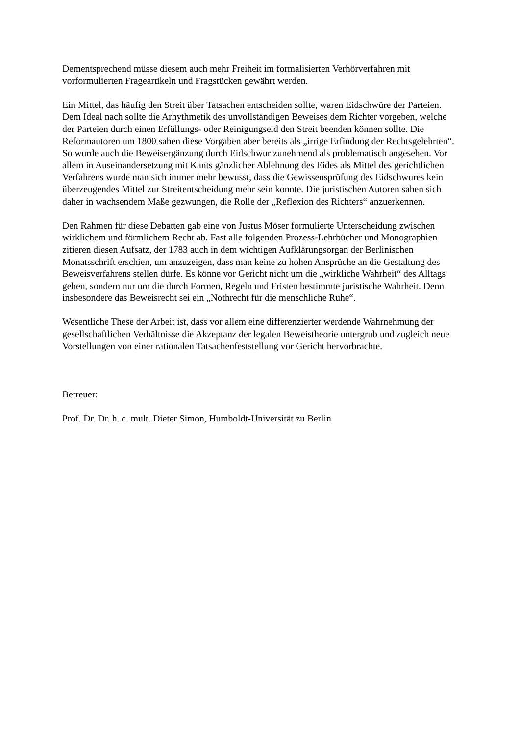Dementsprechend müsse diesem auch mehr Freiheit im formalisierten Verhörverfahren mit vorformulierten Frageartikeln und Fragstücken gewährt werden.
Ein Mittel, das häufig den Streit über Tatsachen entscheiden sollte, waren Eidschwüre der Parteien. Dem Ideal nach sollte die Arhythmetik des unvollständigen Beweises dem Richter vorgeben, welche der Parteien durch einen Erfüllungs- oder Reinigungseid den Streit beenden können sollte. Die Reformautoren um 1800 sahen diese Vorgaben aber bereits als „irrige Erfindung der Rechtsgelehrten“. So wurde auch die Beweisergänzung durch Eidschwur zunehmend als problematisch angesehen. Vor allem in Auseinandersetzung mit Kants gänzlicher Ablehnung des Eides als Mittel des gerichtlichen Verfahrens wurde man sich immer mehr bewusst, dass die Gewissensprüfung des Eidschwures kein überzeugendes Mittel zur Streitentscheidung mehr sein konnte. Die juristischen Autoren sahen sich daher in wachsendem Maße gezwungen, die Rolle der „Reflexion des Richters“ anzuerkennen.
Den Rahmen für diese Debatten gab eine von Justus Möser formulierte Unterscheidung zwischen wirklichem und förmlichem Recht ab. Fast alle folgenden Prozess-Lehrbücher und Monographien zitieren diesen Aufsatz, der 1783 auch in dem wichtigen Aufklärungsorgan der Berlinischen Monatsschrift erschien, um anzuzeigen, dass man keine zu hohen Ansprüche an die Gestaltung des Beweisverfahrens stellen dürfe. Es könne vor Gericht nicht um die „wirkliche Wahrheit“ des Alltags gehen, sondern nur um die durch Formen, Regeln und Fristen bestimmte juristische Wahrheit. Denn insbesondere das Beweisrecht sei ein „Nothrecht für die menschliche Ruhe“.
Wesentliche These der Arbeit ist, dass vor allem eine differenzierter werdende Wahrnehmung der gesellschaftlichen Verhältnisse die Akzeptanz der legalen Beweistheorie untergrub und zugleich neue Vorstellungen von einer rationalen Tatsachenfeststellung vor Gericht hervorbrachte.
Betreuer:
Prof. Dr. Dr. h. c. mult. Dieter Simon, Humboldt-Universität zu Berlin